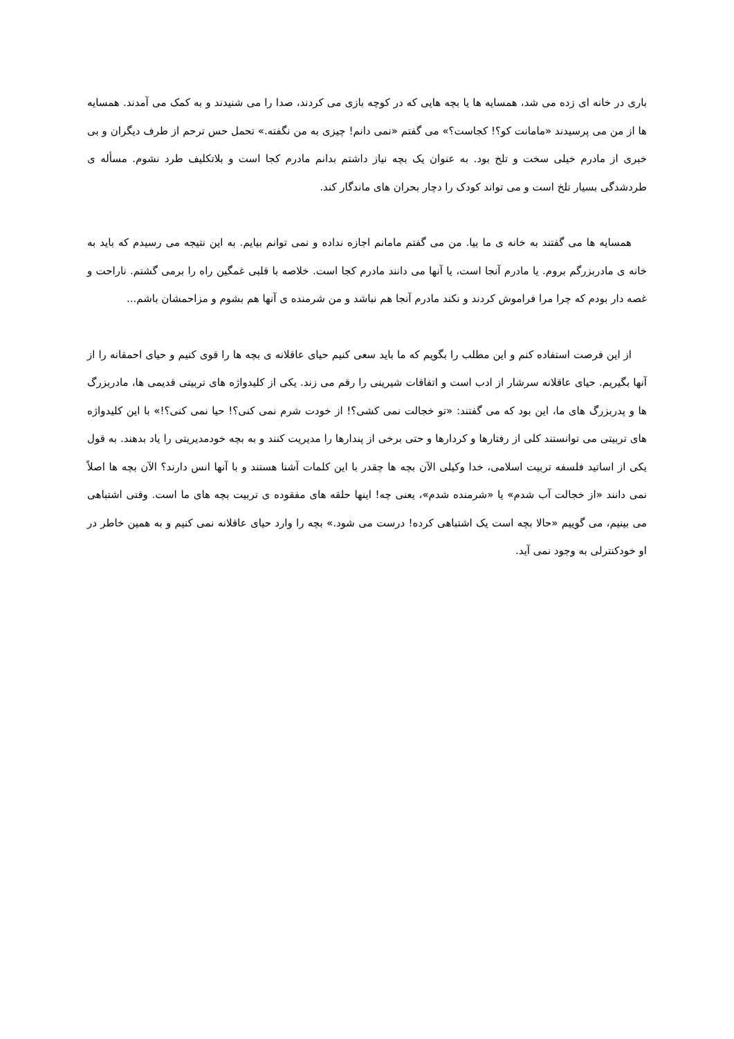باری در خانه ای زده می شد، همسایه ها یا بچه هایی که در کوچه بازی می کردند، صدا را می شنیدند و به کمک می آمدند. همسایه ها از من می پرسیدند «مامانت کو؟! کجاست؟» می گفتم «نمی دانم! چیزی به من نگفته.» تحمل حس ترحم از طرف دیگران و بی خبری از مادرم خیلی سخت و تلخ بود. به عنوان یک بچه نیاز داشتم بدانم مادرم کجا است و بلاتکلیف طرد نشوم. مسأله ی طردشدگی بسیار تلخ است و می تواند کودک را دچار بحران های ماندگار کند.
همسایه ها می گفتند به خانه ی ما بیا. من می گفتم مامانم اجازه نداده و نمی توانم بیایم. به این نتیجه می رسیدم که باید به خانه ی مادربزرگم بروم. یا مادرم آنجا است، یا آنها می دانند مادرم کجا است. خلاصه با قلبی غمگین راه را برمی گشتم. ناراحت و غصه دار بودم که چرا مرا فراموش کردند و نکند مادرم آنجا هم نباشد و من شرمنده ی آنها هم بشوم و مزاحمشان باشم...
از این فرصت استفاده کنم و این مطلب را بگویم که ما باید سعی کنیم حیای عاقلانه ی بچه ها را قوی کنیم و حیای احمقانه را از آنها بگیریم. حیای عاقلانه سرشار از ادب است و اتفاقات شیرینی را رقم می زند. یکی از کلیدواژه های تربیتی قدیمی ها، مادربزرگ ها و پدربزرگ های ما، این بود که می گفتند: «تو خجالت نمی کشی؟! از خودت شرم نمی کنی؟! حیا نمی کنی؟!» با این کلیدواژه های تربیتی می توانستند کلی از رفتارها و کردارها و حتی برخی از پندارها را مدیریت کنند و به بچه خودمدیریتی را یاد بدهند. به قول یکی از اساتید فلسفه تربیت اسلامی، خدا وکیلی الآن بچه ها چقدر با این کلمات آشنا هستند و با آنها انس دارند؟ الآن بچه ها اصلاً نمی دانند «از خجالت آب شدم» یا «شرمنده شدم»، یعنی چه! اینها حلقه های مفقوده ی تربیت بچه های ما است. وقتی اشتباهی می بینیم، می گوییم «حالا بچه است یک اشتباهی کرده! درست می شود.» بچه را وارد حیای عاقلانه نمی کنیم و به همین خاطر در او خودکنترلی به وجود نمی آید.